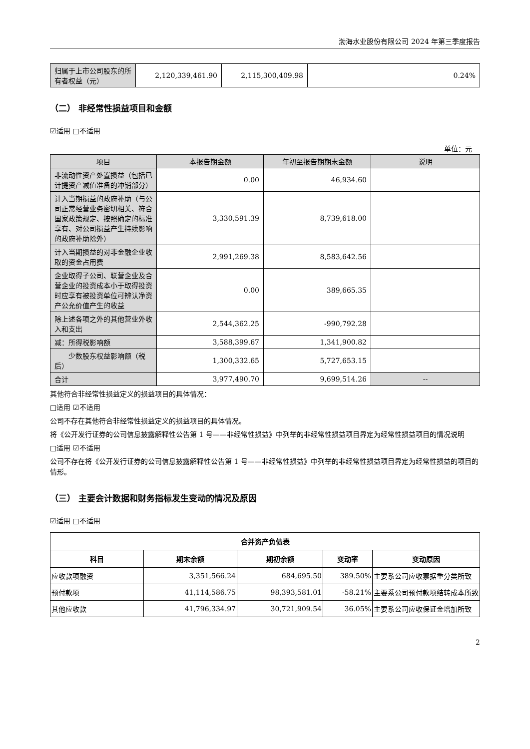渤海水业股份有限公司 2024 年第三季度报告
| 归属于上市公司股东的所有者权益（元） | 2,120,339,461.90 | 2,115,300,409.98 | 0.24% |
（二） 非经常性损益项目和金额
☑适用 □不适用
单位：元
| 项目 | 本报告期金额 | 年初至报告期期末金额 | 说明 |
| 非流动性资产处置损益（包括已计提资产减值准备的冲销部分） | 0.00 | 46,934.60 | |
| 计入当期损益的政府补助（与公司正常经营业务密切相关、符合国家政策规定、按照确定的标准享有、对公司损益产生持续影响的政府补助除外） | 3,330,591.39 | 8,739,618.00 | |
| 计入当期损益的对非金融企业收取的资金占用费 | 2,991,269.38 | 8,583,642.56 | |
| 企业取得子公司、联营企业及合营企业的投资成本小于取得投资时应享有被投资单位可辨认净资产公允价值产生的收益 | 0.00 | 389,665.35 | |
| 除上述各项之外的其他营业外收入和支出 | 2,544,362.25 | -990,792.28 | |
| 减：所得税影响额 | 3,588,399.67 | 1,341,900.82 | |
| 少数股东权益影响额（税后） | 1,300,332.65 | 5,727,653.15 | |
| 合计 | 3,977,490.70 | 9,699,514.26 | -- |
其他符合非经常性损益定义的损益项目的具体情况：
□适用 ☑不适用
公司不存在其他符合非经常性损益定义的损益项目的具体情况。
将《公开发行证券的公司信息披露解释性公告第 1 号——非经常性损益》中列举的非经常性损益项目界定为经常性损益项目的情况说明
□适用 ☑不适用
公司不存在将《公开发行证券的公司信息披露解释性公告第 1 号——非经常性损益》中列举的非经常性损益项目界定为经常性损益的项目的情形。
（三） 主要会计数据和财务指标发生变动的情况及原因
☑适用 □不适用
| 合并资产负债表 | | | | |
| --- | --- | --- | --- | --- |
| 科目 | 期末余额 | 期初余额 | 变动率 | 变动原因 |
| 应收款项融资 | 3,351,566.24 | 684,695.50 | 389.50% | 主要系公司应收票据重分类所致 |
| 预付款项 | 41,114,586.75 | 98,393,581.01 | -58.21% | 主要系公司预付款项结转成本所致 |
| 其他应收款 | 41,796,334.97 | 30,721,909.54 | 36.05% | 主要系公司应收保证金增加所致 |
2